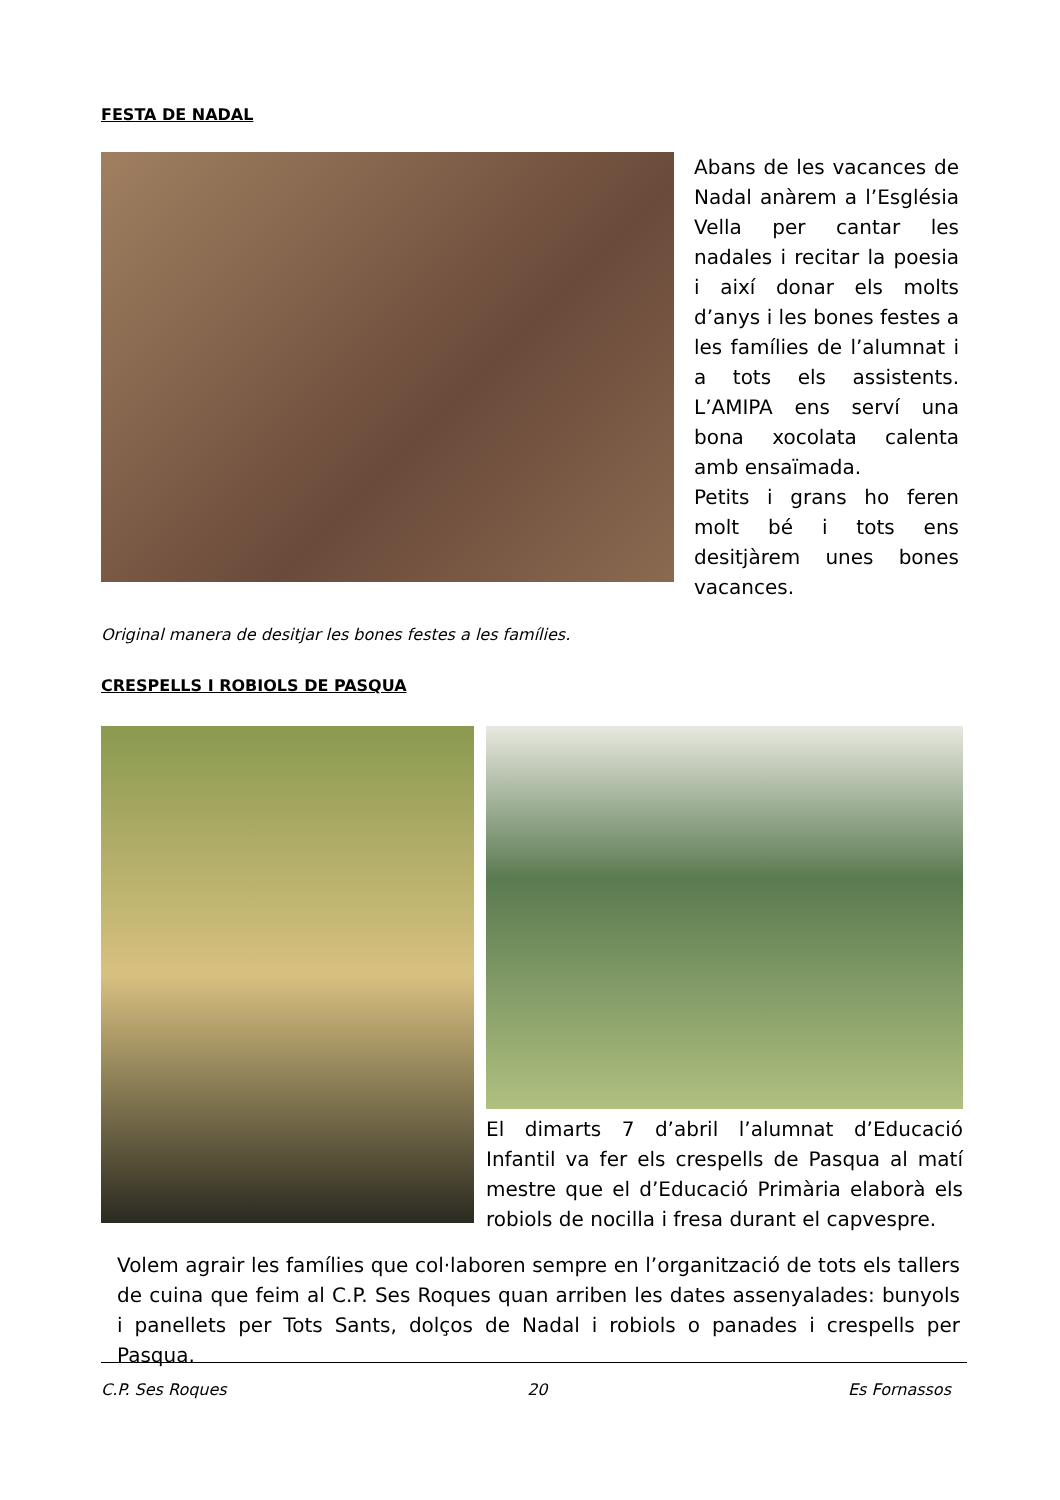FESTA DE NADAL
Abans de les vacances de Nadal anàrem a l’Església Vella per cantar les nadales i recitar la poesia i així donar els molts d’anys i les bones festes a les famílies de l’alumnat i a tots els assistents. L’AMIPA ens serví una bona xocolata calenta amb ensaïmada.
Petits i grans ho feren molt bé i tots ens desitjàrem unes bones vacances.
Original manera de desitjar les bones festes a les famílies.
CRESPELLS I ROBIOLS DE PASQUA
El dimarts 7 d’abril l’alumnat d’Educació Infantil va fer els crespells de Pasqua al matí mestre que el d’Educació Primària elaborà els robiols de nocilla i fresa durant el capvespre.
Volem agrair les famílies que col·laboren sempre en l’organització de tots els tallers de cuina que feim al C.P. Ses Roques quan arriben les dates assenyalades: bunyols i panellets per Tots Sants, dolços de Nadal i robiols o panades i crespells per Pasqua.
C.P. Ses Roques 20 Es Fornassos